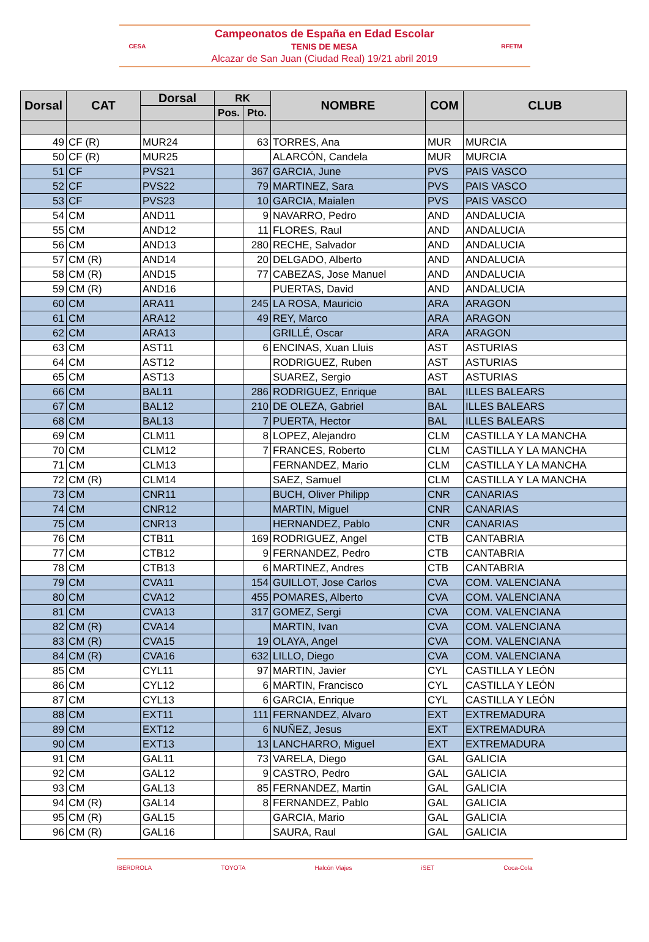CESA
Campeonatos de España en Edad Escolar
TENIS DE MESA
Alcazar de San Juan (Ciudad Real) 19/21 abril 2019
RFETM
| Dorsal | CAT | Dorsal | RK | | NOMBRE | COM | CLUB |
| --- | --- | --- | --- | --- | --- | --- | --- |
| | | | Pos. | Pto. | | | |
| 49 | CF (R) | MUR24 | | 63 | TORRES, Ana | MUR | MURCIA |
| 50 | CF (R) | MUR25 | | | ALARCÓN, Candela | MUR | MURCIA |
| 51 | CF | PVS21 | | 367 | GARCIA, June | PVS | PAIS VASCO |
| 52 | CF | PVS22 | | 79 | MARTINEZ, Sara | PVS | PAIS VASCO |
| 53 | CF | PVS23 | | 10 | GARCIA, Maialen | PVS | PAIS VASCO |
| 54 | CM | AND11 | | 9 | NAVARRO, Pedro | AND | ANDALUCIA |
| 55 | CM | AND12 | | 11 | FLORES, Raul | AND | ANDALUCIA |
| 56 | CM | AND13 | | 280 | RECHE, Salvador | AND | ANDALUCIA |
| 57 | CM (R) | AND14 | | 20 | DELGADO, Alberto | AND | ANDALUCIA |
| 58 | CM (R) | AND15 | | 77 | CABEZAS, Jose Manuel | AND | ANDALUCIA |
| 59 | CM (R) | AND16 | | | PUERTAS, David | AND | ANDALUCIA |
| 60 | CM | ARA11 | | 245 | LA ROSA, Mauricio | ARA | ARAGON |
| 61 | CM | ARA12 | | 49 | REY, Marco | ARA | ARAGON |
| 62 | CM | ARA13 | | | GRILLÉ, Oscar | ARA | ARAGON |
| 63 | CM | AST11 | | 6 | ENCINAS, Xuan Lluis | AST | ASTURIAS |
| 64 | CM | AST12 | | | RODRIGUEZ, Ruben | AST | ASTURIAS |
| 65 | CM | AST13 | | | SUAREZ, Sergio | AST | ASTURIAS |
| 66 | CM | BAL11 | | 286 | RODRIGUEZ, Enrique | BAL | ILLES BALEARS |
| 67 | CM | BAL12 | | 210 | DE OLEZA, Gabriel | BAL | ILLES BALEARS |
| 68 | CM | BAL13 | | 7 | PUERTA, Hector | BAL | ILLES BALEARS |
| 69 | CM | CLM11 | | 8 | LOPEZ, Alejandro | CLM | CASTILLA Y LA MANCHA |
| 70 | CM | CLM12 | | 7 | FRANCES, Roberto | CLM | CASTILLA Y LA MANCHA |
| 71 | CM | CLM13 | | | FERNANDEZ, Mario | CLM | CASTILLA Y LA MANCHA |
| 72 | CM (R) | CLM14 | | | SAEZ, Samuel | CLM | CASTILLA Y LA MANCHA |
| 73 | CM | CNR11 | | | BUCH, Oliver Philipp | CNR | CANARIAS |
| 74 | CM | CNR12 | | | MARTIN, Miguel | CNR | CANARIAS |
| 75 | CM | CNR13 | | | HERNANDEZ, Pablo | CNR | CANARIAS |
| 76 | CM | CTB11 | | 169 | RODRIGUEZ, Angel | CTB | CANTABRIA |
| 77 | CM | CTB12 | | 9 | FERNANDEZ, Pedro | CTB | CANTABRIA |
| 78 | CM | CTB13 | | 6 | MARTINEZ, Andres | CTB | CANTABRIA |
| 79 | CM | CVA11 | | 154 | GUILLOT, Jose Carlos | CVA | COM. VALENCIANA |
| 80 | CM | CVA12 | | 455 | POMARES, Alberto | CVA | COM. VALENCIANA |
| 81 | CM | CVA13 | | 317 | GOMEZ, Sergi | CVA | COM. VALENCIANA |
| 82 | CM (R) | CVA14 | | | MARTIN, Ivan | CVA | COM. VALENCIANA |
| 83 | CM (R) | CVA15 | | 19 | OLAYA, Angel | CVA | COM. VALENCIANA |
| 84 | CM (R) | CVA16 | | 632 | LILLO, Diego | CVA | COM. VALENCIANA |
| 85 | CM | CYL11 | | 97 | MARTIN, Javier | CYL | CASTILLA Y LEÓN |
| 86 | CM | CYL12 | | 6 | MARTIN, Francisco | CYL | CASTILLA Y LEÓN |
| 87 | CM | CYL13 | | 6 | GARCIA, Enrique | CYL | CASTILLA Y LEÓN |
| 88 | CM | EXT11 | | 111 | FERNANDEZ, Alvaro | EXT | EXTREMADURA |
| 89 | CM | EXT12 | | 6 | NUÑEZ, Jesus | EXT | EXTREMADURA |
| 90 | CM | EXT13 | | 13 | LANCHARRO, Miguel | EXT | EXTREMADURA |
| 91 | CM | GAL11 | | 73 | VARELA, Diego | GAL | GALICIA |
| 92 | CM | GAL12 | | 9 | CASTRO, Pedro | GAL | GALICIA |
| 93 | CM | GAL13 | | 85 | FERNANDEZ, Martin | GAL | GALICIA |
| 94 | CM (R) | GAL14 | | 8 | FERNANDEZ, Pablo | GAL | GALICIA |
| 95 | CM (R) | GAL15 | | | GARCIA, Mario | GAL | GALICIA |
| 96 | CM (R) | GAL16 | | | SAURA, Raul | GAL | GALICIA |
IBERDROLA TOYOTA Halcón Viajes iSET Coca-Cola